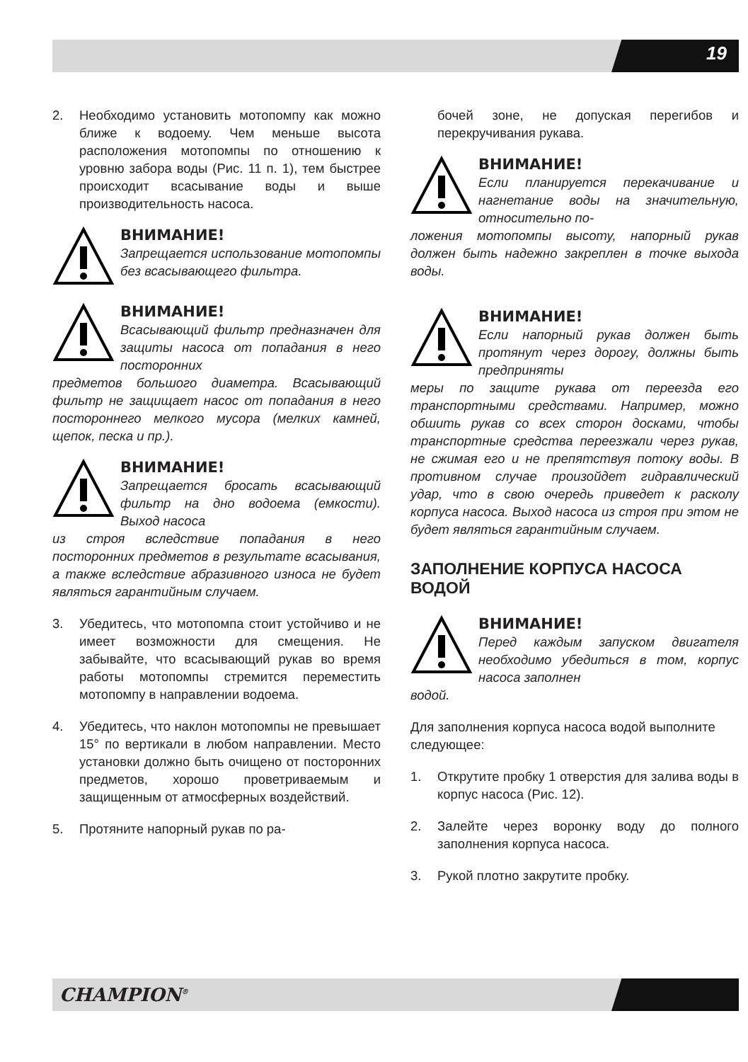19
2. Необходимо установить мотопомпу как можно ближе к водоему. Чем меньше высота расположения мотопомпы по отношению к уровню забора воды (Рис. 11 п. 1), тем быстрее происходит всасывание воды и выше производительность насоса.
ВНИМАНИЕ!
Запрещается использование мотопомпы без всасывающего фильтра.
ВНИМАНИЕ!
Всасывающий фильтр предназначен для защиты насоса от попадания в него посторонних
предметов большого диаметра. Всасывающий фильтр не защищает насос от попадания в него постороннего мелкого мусора (мелких камней, щепок, песка и пр.).
ВНИМАНИЕ!
Запрещается бросать всасывающий фильтр на дно водоема (емкости). Выход насоса
из строя вследствие попадания в него посторонних предметов в результате всасывания, а также вследствие абразивного износа не будет являться гарантийным случаем.
3. Убедитесь, что мотопомпа стоит устойчиво и не имеет возможности для смещения. Не забывайте, что всасывающий рукав во время работы мотопомпы стремится переместить мотопомпу в направлении водоема.
4. Убедитесь, что наклон мотопомпы не превышает 15° по вертикали в любом направлении. Место установки должно быть очищено от посторонних предметов, хорошо проветриваемым и защищенным от атмосферных воздействий.
5. Протяните напорный рукав по ра-
бочей зоне, не допуская перегибов и перекручивания рукава.
ВНИМАНИЕ!
Если планируется перекачивание и нагнетание воды на значительную, относительно по-
ложения мотопомпы высоту, напорный рукав должен быть надежно закреплен в точке выхода воды.
ВНИМАНИЕ!
Если напорный рукав должен быть протянут через дорогу, должны быть предприняты
меры по защите рукава от переезда его транспортными средствами. Например, можно обшить рукав со всех сторон досками, чтобы транспортные средства переезжали через рукав, не сжимая его и не препятствуя потоку воды. В противном случае произойдет гидравлический удар, что в свою очередь приведет к расколу корпуса насоса. Выход насоса из строя при этом не будет являться гарантийным случаем.
ЗАПОЛНЕНИЕ КОРПУСА НАСОСА ВОДОЙ
ВНИМАНИЕ!
Перед каждым запуском двигателя необходимо убедиться в том, корпус насоса заполнен
водой.
Для заполнения корпуса насоса водой выполните следующее:
1. Открутите пробку 1 отверстия для залива воды в корпус насоса (Рис. 12).
2. Залейте через воронку воду до полного заполнения корпуса насоса.
3. Рукой плотно закрутите пробку.
CHAMPION<sup>®</sup>